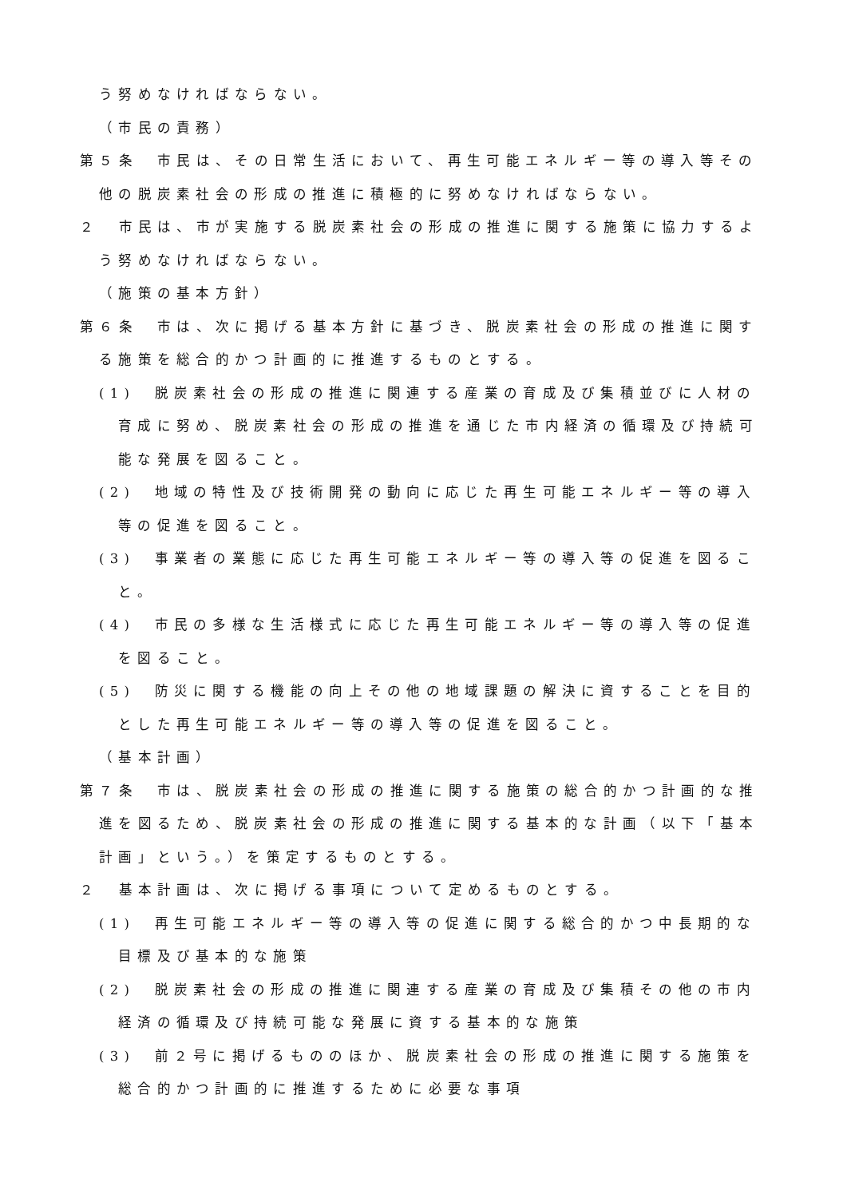う努めなければならない。
（市民の責務）
第５条　市民は、その日常生活において、再生可能エネルギー等の導入等その他の脱炭素社会の形成の推進に積極的に努めなければならない。
２　市民は、市が実施する脱炭素社会の形成の推進に関する施策に協力するよう努めなければならない。
（施策の基本方針）
第６条　市は、次に掲げる基本方針に基づき、脱炭素社会の形成の推進に関する施策を総合的かつ計画的に推進するものとする。
(1)　脱炭素社会の形成の推進に関連する産業の育成及び集積並びに人材の育成に努め、脱炭素社会の形成の推進を通じた市内経済の循環及び持続可能な発展を図ること。
(2)　地域の特性及び技術開発の動向に応じた再生可能エネルギー等の導入等の促進を図ること。
(3)　事業者の業態に応じた再生可能エネルギー等の導入等の促進を図ること。
(4)　市民の多様な生活様式に応じた再生可能エネルギー等の導入等の促進を図ること。
(5)　防災に関する機能の向上その他の地域課題の解決に資することを目的とした再生可能エネルギー等の導入等の促進を図ること。
（基本計画）
第７条　市は、脱炭素社会の形成の推進に関する施策の総合的かつ計画的な推進を図るため、脱炭素社会の形成の推進に関する基本的な計画（以下「基本計画」という。）を策定するものとする。
２　基本計画は、次に掲げる事項について定めるものとする。
(1)　再生可能エネルギー等の導入等の促進に関する総合的かつ中長期的な目標及び基本的な施策
(2)　脱炭素社会の形成の推進に関連する産業の育成及び集積その他の市内経済の循環及び持続可能な発展に資する基本的な施策
(3)　前２号に掲げるもののほか、脱炭素社会の形成の推進に関する施策を総合的かつ計画的に推進するために必要な事項